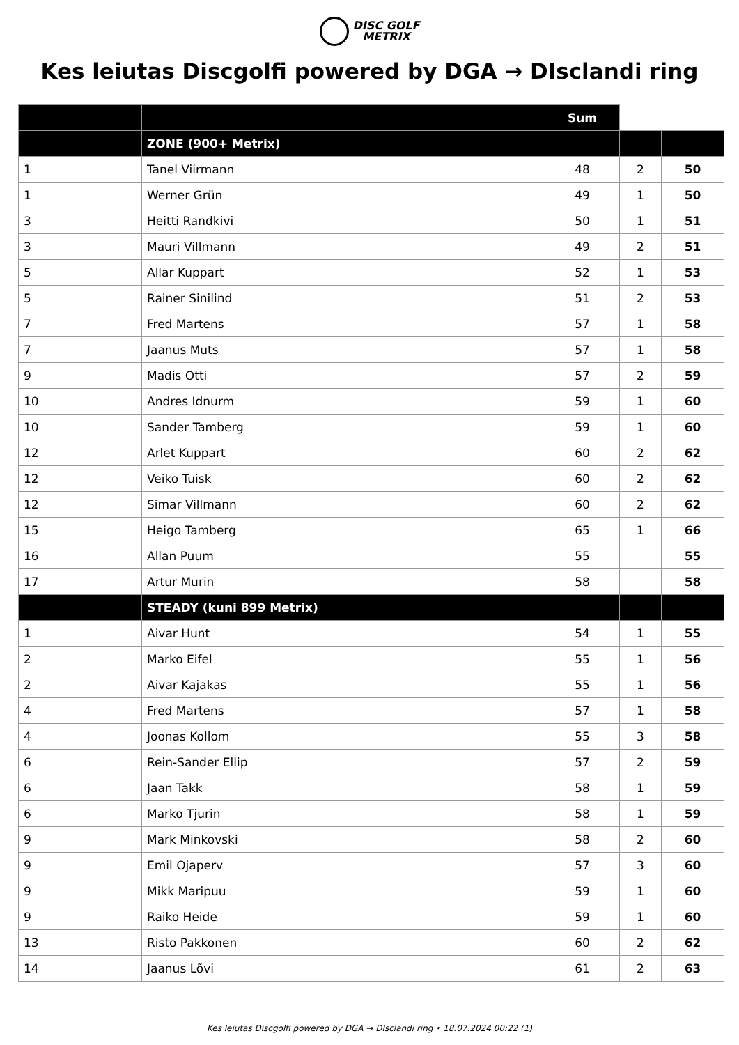DISC GOLF
METRIX
Kes leiutas Discgolfi powered by DGA → DIsclandi ring
| | | Sum | | |
| | ZONE (900+ Metrix) | | | |
| 1 | Tanel Viirmann | 48 | 2 | 50 |
| 1 | Werner Grün | 49 | 1 | 50 |
| 3 | Heitti Randkivi | 50 | 1 | 51 |
| 3 | Mauri Villmann | 49 | 2 | 51 |
| 5 | Allar Kuppart | 52 | 1 | 53 |
| 5 | Rainer Sinilind | 51 | 2 | 53 |
| 7 | Fred Martens | 57 | 1 | 58 |
| 7 | Jaanus Muts | 57 | 1 | 58 |
| 9 | Madis Otti | 57 | 2 | 59 |
| 10 | Andres Idnurm | 59 | 1 | 60 |
| 10 | Sander Tamberg | 59 | 1 | 60 |
| 12 | Arlet Kuppart | 60 | 2 | 62 |
| 12 | Veiko Tuisk | 60 | 2 | 62 |
| 12 | Simar Villmann | 60 | 2 | 62 |
| 15 | Heigo Tamberg | 65 | 1 | 66 |
| 16 | Allan Puum | 55 | | 55 |
| 17 | Artur Murin | 58 | | 58 |
| | STEADY (kuni 899 Metrix) | | | |
| 1 | Aivar Hunt | 54 | 1 | 55 |
| 2 | Marko Eifel | 55 | 1 | 56 |
| 2 | Aivar Kajakas | 55 | 1 | 56 |
| 4 | Fred Martens | 57 | 1 | 58 |
| 4 | Joonas Kollom | 55 | 3 | 58 |
| 6 | Rein-Sander Ellip | 57 | 2 | 59 |
| 6 | Jaan Takk | 58 | 1 | 59 |
| 6 | Marko Tjurin | 58 | 1 | 59 |
| 9 | Mark Minkovski | 58 | 2 | 60 |
| 9 | Emil Ojaperv | 57 | 3 | 60 |
| 9 | Mikk Maripuu | 59 | 1 | 60 |
| 9 | Raiko Heide | 59 | 1 | 60 |
| 13 | Risto Pakkonen | 60 | 2 | 62 |
| 14 | Jaanus Lõvi | 61 | 2 | 63 |
Kes leiutas Discgolfi powered by DGA → DIsclandi ring • 18.07.2024 00:22 (1)